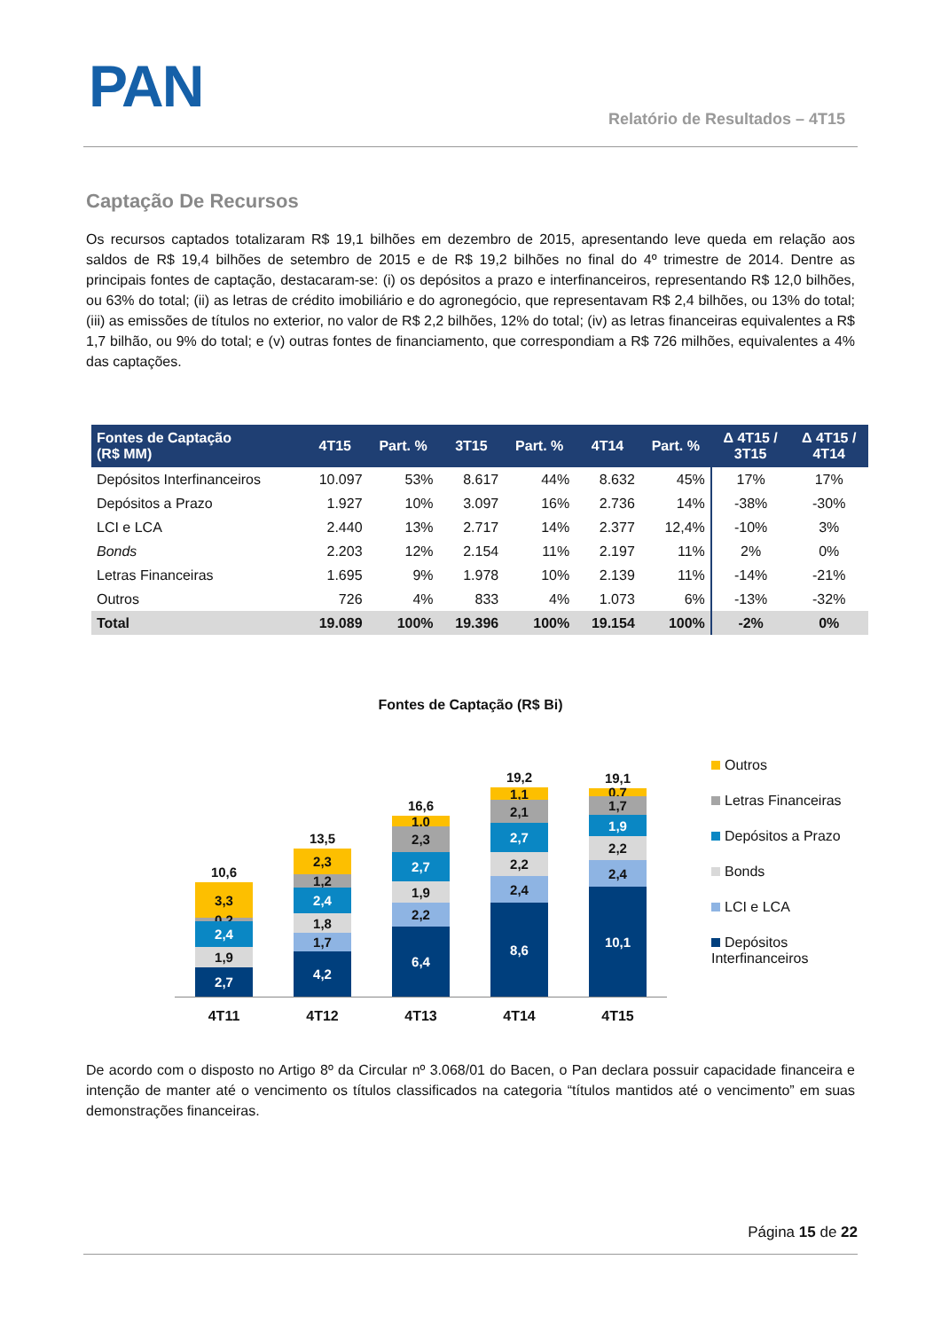PAN
Relatório de Resultados – 4T15
Captação De Recursos
Os recursos captados totalizaram R$ 19,1 bilhões em dezembro de 2015, apresentando leve queda em relação aos saldos de R$ 19,4 bilhões de setembro de 2015 e de R$ 19,2 bilhões no final do 4º trimestre de 2014. Dentre as principais fontes de captação, destacaram-se: (i) os depósitos a prazo e interfinanceiros, representando R$ 12,0 bilhões, ou 63% do total; (ii) as letras de crédito imobiliário e do agronegócio, que representavam R$ 2,4 bilhões, ou 13% do total; (iii) as emissões de títulos no exterior, no valor de R$ 2,2 bilhões, 12% do total; (iv) as letras financeiras equivalentes a R$ 1,7 bilhão, ou 9% do total; e (v) outras fontes de financiamento, que correspondiam a R$ 726 milhões, equivalentes a 4% das captações.
| Fontes de Captação (R$ MM) | 4T15 | Part. % | 3T15 | Part. % | 4T14 | Part. % | Δ 4T15 / 3T15 | Δ 4T15 / 4T14 |
| --- | --- | --- | --- | --- | --- | --- | --- | --- |
| Depósitos Interfinanceiros | 10.097 | 53% | 8.617 | 44% | 8.632 | 45% | 17% | 17% |
| Depósitos a Prazo | 1.927 | 10% | 3.097 | 16% | 2.736 | 14% | -38% | -30% |
| LCI e LCA | 2.440 | 13% | 2.717 | 14% | 2.377 | 12,4% | -10% | 3% |
| Bonds | 2.203 | 12% | 2.154 | 11% | 2.197 | 11% | 2% | 0% |
| Letras Financeiras | 1.695 | 9% | 1.978 | 10% | 2.139 | 11% | -14% | -21% |
| Outros | 726 | 4% | 833 | 4% | 1.073 | 6% | -13% | -32% |
| Total | 19.089 | 100% | 19.396 | 100% | 19.154 | 100% | -2% | 0% |
Fontes de Captação (R$ Bi)
10,6
3,3
0,2
2,4
1,9
2,7
13,5
2,3
1,2
2,4
1,8
1,7
4,2
16,6
1,0
2,3
2,7
1,9
2,2
6,4
19,2
1,1
2,1
2,7
2,2
2,4
8,6
19,1
0,7
1,7
1,9
2,2
2,4
10,1
4T11 4T12 4T13 4T14 4T15
Outros
Letras Financeiras
Depósitos a Prazo
Bonds
LCI e LCA
Depósitos Interfinanceiros
De acordo com o disposto no Artigo 8º da Circular nº 3.068/01 do Bacen, o Pan declara possuir capacidade financeira e intenção de manter até o vencimento os títulos classificados na categoria “títulos mantidos até o vencimento” em suas demonstrações financeiras.
Página 15 de 22